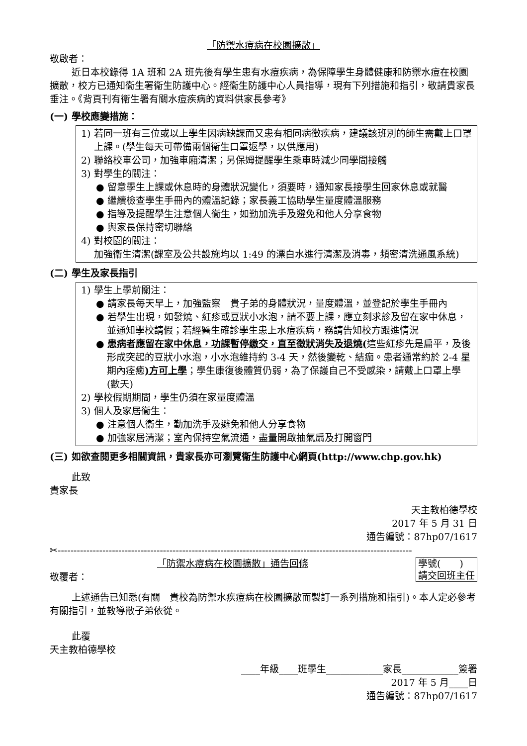「防禦水痘病在校園擴散」
敬啟者：
近日本校錄得 1A 班和 2A 班先後有學生患有水痘疾病，為保障學生身體健康和防禦水痘在校園擴散，校方已通知衞生署衞生防護中心。經衞生防護中心人員指導，現有下列措施和指引，敬請貴家長垂注。《背頁刊有衞生署有關水痘疾病的資料供家長參考》
(一) 學校應變措施：
1) 若同一班有三位或以上學生因病缺課而又患有相同病徵疾病，建議該班別的師生需戴上口罩上課。(學生每天可帶備兩個衞生口罩返學，以供應用)
2) 聯絡校車公司，加強車廂清潔；另保姆提醒學生乘車時減少同學間接觸
3) 對學生的關注：
● 留意學生上課或休息時的身體狀況變化，須要時，通知家長接學生回家休息或就醫
● 繼續檢查學生手冊內的體溫記錄；家長義工協助學生量度體溫服務
● 指導及提醒學生注意個人衞生，如勤加洗手及避免和他人分享食物
● 與家長保持密切聯絡
4) 對校園的關注：
加強衞生清潔(課室及公共設施均以 1:49 的漂白水進行清潔及消毒，頻密清洗通風系統)
(二) 學生及家長指引
1) 學生上學前關注：
● 請家長每天早上，加強監察　貴子弟的身體狀況，量度體溫，並登記於學生手冊內
● 若學生出現，如發燒、紅疹或豆狀小水泡，請不要上課，應立刻求診及留在家中休息，並通知學校請假；若經醫生確診學生患上水痘疾病，務請告知校方跟進情況
● 患病者應留在家中休息，功課暫停繳交，直至徵狀消失及退燒(這些紅疹先是扁平，及後形成突起的豆狀小水泡，小水泡維持約 3-4 天，然後變乾、結痂。患者通常約於 2-4 星期內痊癒)方可上學；學生康復後體質仍弱，為了保護自己不受感染，請戴上口罩上學(數天)
2) 學校假期期間，學生仍須在家量度體溫
3) 個人及家居衞生：
● 注意個人衞生，勤加洗手及避免和他人分享食物
● 加強家居清潔；室內保持空氣流通，盡量開啟抽氣扇及打開窗門
(三) 如欲查閱更多相關資訊，貴家長亦可瀏覽衞生防護中心網頁(http://www.chp.gov.hk)
此致
貴家長
天主教柏德學校
2017 年 5 月 31 日
通告編號：87hp07/1617
✂---------------------------------------------------------------------------------------------------------------
學號(　　)
請交回班主任
「防禦水痘病在校園擴散」通告回條
敬覆者：
上述通告已知悉(有關　貴校為防禦水疾痘病在校園擴散而製訂一系列措施和指引)。本人定必參考有關指引，並教導敝子弟依從。
此覆
天主教柏德學校
____年級____班學生____________家長____________簽署
2017 年 5 月____日
通告編號：87hp07/1617